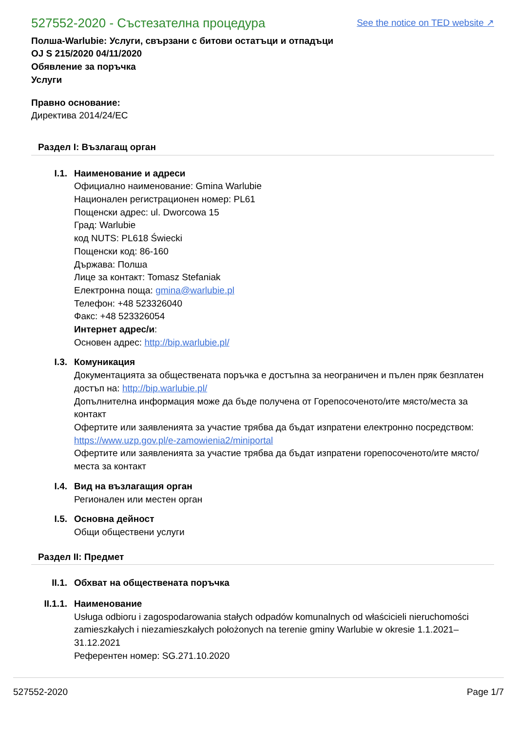527552-2020 - Състезателна процедура
See the notice on TED website ↗
Полша-Warlubie: Услуги, свързани с битови остатъци и отпадъци
OJ S 215/2020 04/11/2020
Обявление за поръчка
Услуги
Правно основание:
Директива 2014/24/ЕС
Раздел I: Възлагащ орган
I.1. Наименование и адреси
Официално наименование: Gmina Warlubie
Национален регистрационен номер: PL61
Пощенски адрес: ul. Dworcowa 15
Град: Warlubie
код NUTS: PL618 Świecki
Пощенски код: 86-160
Държава: Полша
Лице за контакт: Tomasz Stefaniak
Електронна поща: gmina@warlubie.pl
Телефон: +48 523326040
Факс: +48 523326054
Интернет адрес/и:
Основен адрес: http://bip.warlubie.pl/
I.3. Комуникация
Документацията за обществената поръчка е достъпна за неограничен и пълен пряк безплатен достъп на: http://bip.warlubie.pl/
Допълнителна информация може да бъде получена от Горепосоченото/ите място/места за контакт
Офертите или заявленията за участие трябва да бъдат изпратени електронно посредством: https://www.uzp.gov.pl/e-zamowienia2/miniportal
Офертите или заявленията за участие трябва да бъдат изпратени горепосоченото/ите място/места за контакт
I.4. Вид на възлагащия орган
Регионален или местен орган
I.5. Основна дейност
Общи обществени услуги
Раздел II: Предмет
II.1. Обхват на обществената поръчка
II.1.1. Наименование
Usługa odbioru i zagospodarowania stałych odpadów komunalnych od właścicieli nieruchomości zamieszkałych i niezamieszkałych położonych na terenie gminy Warlubie w okresie 1.1.2021–31.12.2021
Референтен номер: SG.271.10.2020
527552-2020 Page 1/7